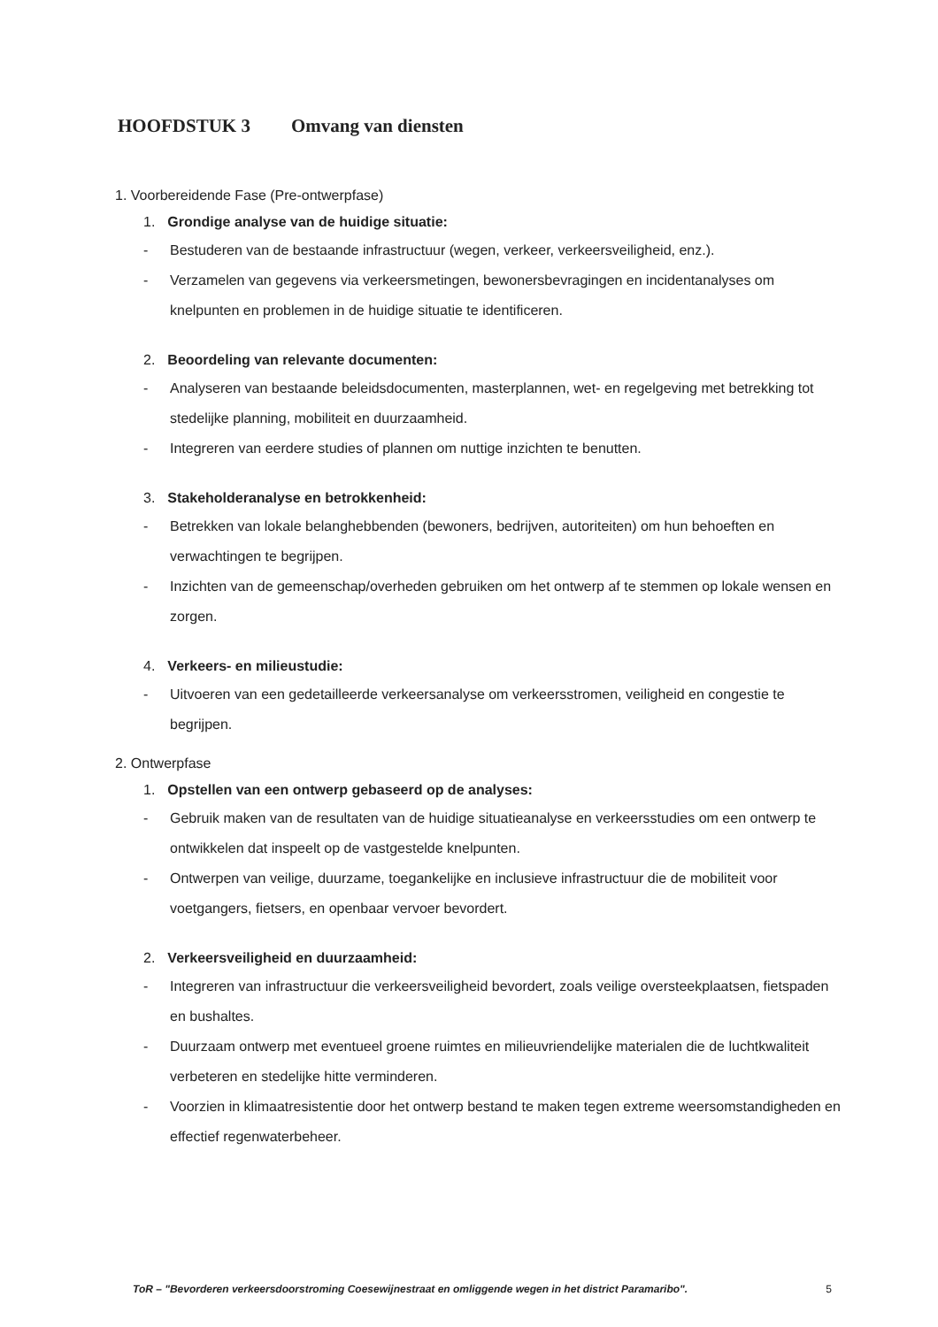HOOFDSTUK 3 Omvang van diensten
1. Voorbereidende Fase (Pre-ontwerpfase)
1. Grondige analyse van de huidige situatie:
- Bestuderen van de bestaande infrastructuur (wegen, verkeer, verkeersveiligheid, enz.).
- Verzamelen van gegevens via verkeersmetingen, bewonersbevragingen en incidentanalyses om knelpunten en problemen in de huidige situatie te identificeren.
2. Beoordeling van relevante documenten:
- Analyseren van bestaande beleidsdocumenten, masterplannen, wet- en regelgeving met betrekking tot stedelijke planning, mobiliteit en duurzaamheid.
- Integreren van eerdere studies of plannen om nuttige inzichten te benutten.
3. Stakeholderanalyse en betrokkenheid:
- Betrekken van lokale belanghebbenden (bewoners, bedrijven, autoriteiten) om hun behoeften en verwachtingen te begrijpen.
- Inzichten van de gemeenschap/overheden gebruiken om het ontwerp af te stemmen op lokale wensen en zorgen.
4. Verkeers- en milieustudie:
- Uitvoeren van een gedetailleerde verkeersanalyse om verkeersstromen, veiligheid en congestie te begrijpen.
2. Ontwerpfase
1. Opstellen van een ontwerp gebaseerd op de analyses:
- Gebruik maken van de resultaten van de huidige situatieanalyse en verkeersstudies om een ontwerp te ontwikkelen dat inspeelt op de vastgestelde knelpunten.
- Ontwerpen van veilige, duurzame, toegankelijke en inclusieve infrastructuur die de mobiliteit voor voetgangers, fietsers, en openbaar vervoer bevordert.
2. Verkeersveiligheid en duurzaamheid:
- Integreren van infrastructuur die verkeersveiligheid bevordert, zoals veilige oversteekplaatsen, fietspaden en bushaltes.
- Duurzaam ontwerp met eventueel groene ruimtes en milieuvriendelijke materialen die de luchtkwaliteit verbeteren en stedelijke hitte verminderen.
- Voorzien in klimaatresistentie door het ontwerp bestand te maken tegen extreme weersomstandigheden en effectief regenwaterbeheer.
ToR – "Bevorderen verkeersdoorstroming Coesewijnestraat en omliggende wegen in het district Paramaribo". 5